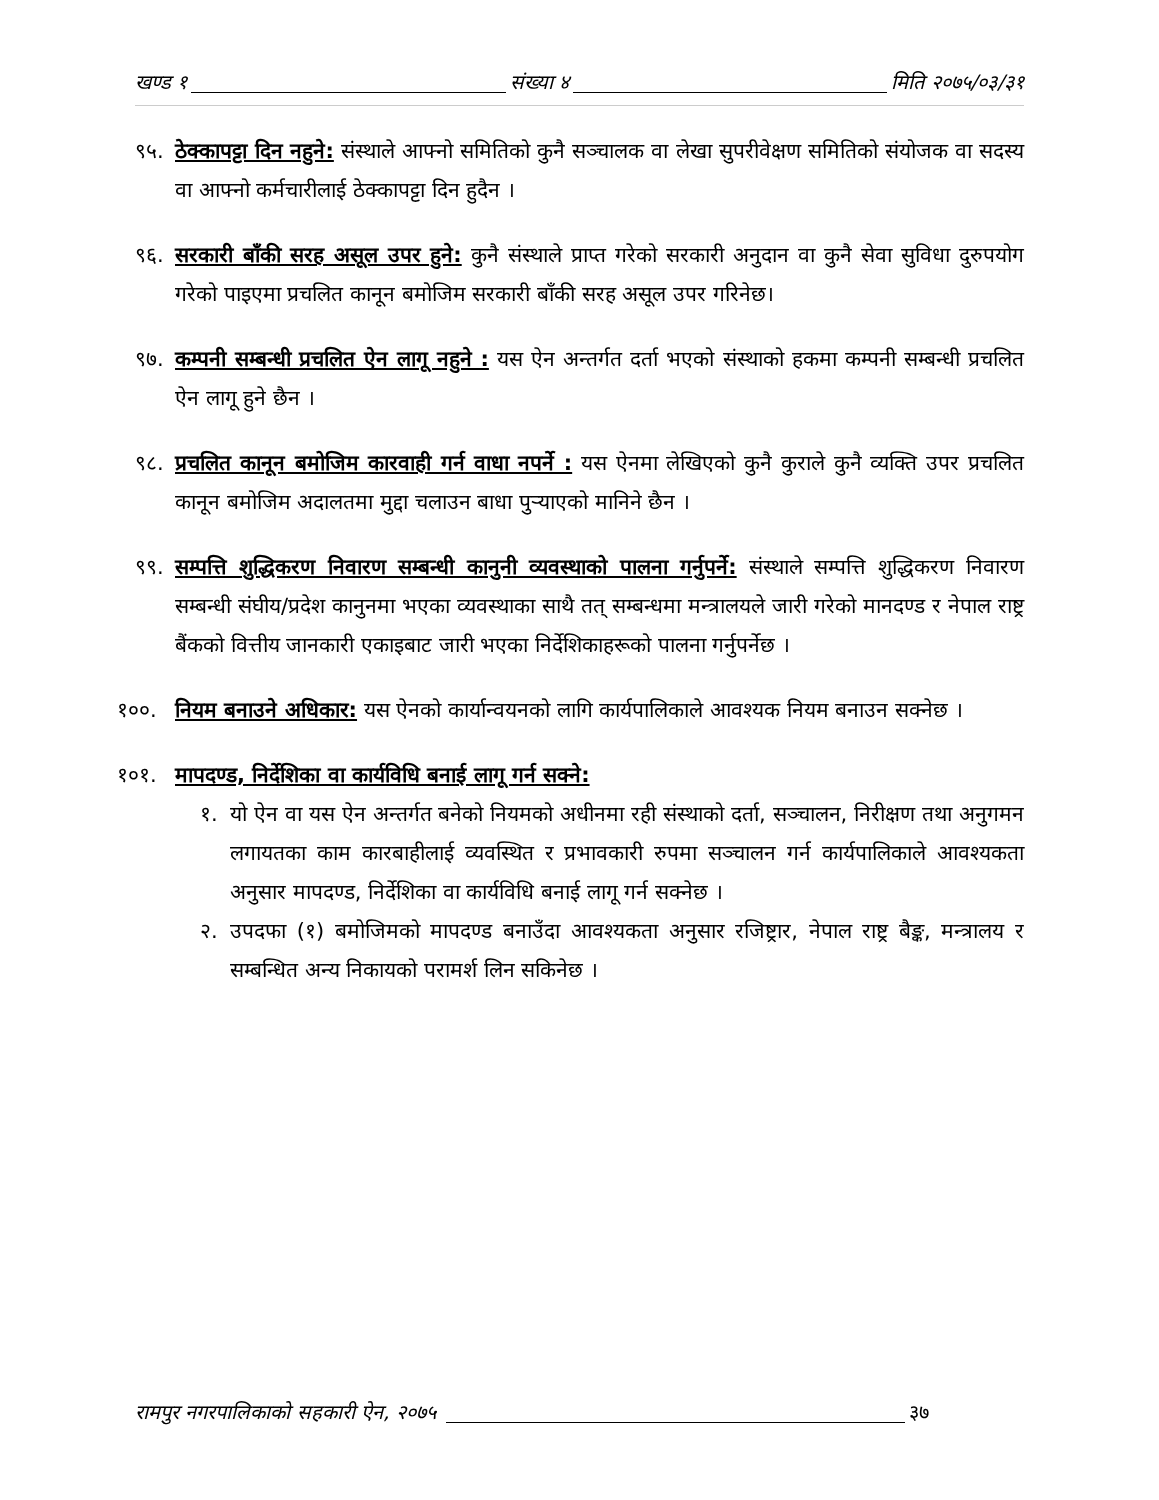खण्ड १ संख्या ४ मिति २०७५/०३/३१
९५. ठेक्कापट्टा दिन नहुने: संस्थाले आफ्नो समितिको कुनै सञ्चालक वा लेखा सुपरीवेक्षण समितिको संयोजक वा सदस्य वा आफ्नो कर्मचारीलाई ठेक्कापट्टा दिन हुदैन ।
९६. सरकारी बाँकी सरह असूल उपर हुने: कुनै संस्थाले प्राप्त गरेको सरकारी अनुदान वा कुनै सेवा सुविधा दुरुपयोग गरेको पाइएमा प्रचलित कानून बमोजिम सरकारी बाँकी सरह असूल उपर गरिनेछ।
९७. कम्पनी सम्बन्धी प्रचलित ऐन लागू नहुने : यस ऐन अन्तर्गत दर्ता भएको संस्थाको हकमा कम्पनी सम्बन्धी प्रचलित ऐन लागू हुने छैन ।
९८. प्रचलित कानून बमोजिम कारवाही गर्न वाधा नपर्ने : यस ऐनमा लेखिएको कुनै कुराले कुनै व्यक्ति उपर प्रचलित कानून बमोजिम अदालतमा मुद्दा चलाउन बाधा पुर्‍याएको मानिने छैन ।
९९. सम्पत्ति शुद्धिकरण निवारण सम्बन्धी कानुनी व्यवस्थाको पालना गर्नुपर्ने: संस्थाले सम्पत्ति शुद्धिकरण निवारण सम्बन्धी संघीय/प्रदेश कानुनमा भएका व्यवस्थाका साथै तत् सम्बन्धमा मन्त्रालयले जारी गरेको मानदण्ड र नेपाल राष्ट्र बैंकको वित्तीय जानकारी एकाइबाट जारी भएका निर्देशिकाहरूको पालना गर्नुपर्नेछ ।
१००. नियम बनाउने अधिकार: यस ऐनको कार्यान्वयनको लागि कार्यपालिकाले आवश्यक नियम बनाउन सक्नेछ ।
१०१. मापदण्ड, निर्देशिका वा कार्यविधि बनाई लागू गर्न सक्ने:
१. यो ऐन वा यस ऐन अन्तर्गत बनेको नियमको अधीनमा रही संस्थाको दर्ता, सञ्चालन, निरीक्षण तथा अनुगमन लगायतका काम कारबाहीलाई व्यवस्थित र प्रभावकारी रुपमा सञ्चालन गर्न कार्यपालिकाले आवश्यकता अनुसार मापदण्ड, निर्देशिका वा कार्यविधि बनाई लागू गर्न सक्नेछ ।
२. उपदफा (१) बमोजिमको मापदण्ड बनाउँदा आवश्यकता अनुसार रजिष्ट्रार, नेपाल राष्ट्र बैङ्क, मन्त्रालय र सम्बन्धित अन्य निकायको परामर्श लिन सकिनेछ ।
रामपुर नगरपालिकाको सहकारी ऐन, २०७५ ३७